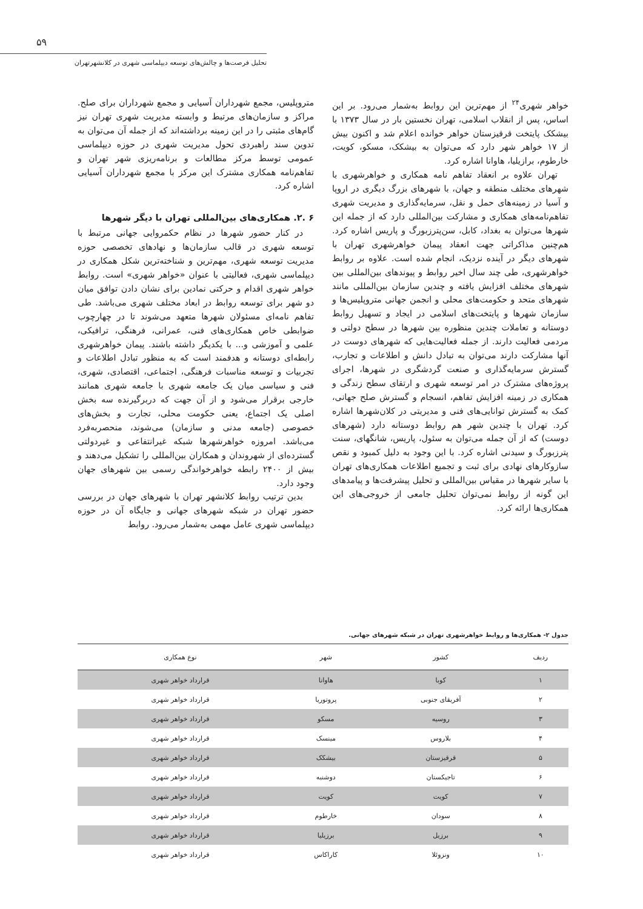۵۹
تحلیل فرصت‌ها و چالش‌های توسعه دیپلماسی شهری در کلانشهرتهران
متروپلیس، مجمع شهرداران آسیایی و مجمع شهرداران برای صلح. مراکز و سازمان‌های مرتبط و وابسته مدیریت شهری تهران نیز گام‌های مثبتی را در این زمینه برداشته‌اند که از جمله آن می‌توان به تدوین سند راهبردی تحول مدیریت شهری در حوزه دیپلماسی عمومی توسط مرکز مطالعات و برنامه‌ریزی شهر تهران و تفاهم‌نامه همکاری مشترک این مرکز با مجمع شهرداران آسیایی اشاره کرد.
۶ .۲. همکاری‌های بین‌المللی تهران با دیگر شهرها
در کنار حضور شهرها در نظام حکمروایی جهانی مرتبط با توسعه شهری در قالب سازمان‌ها و نهادهای تخصصی حوزه مدیریت توسعه شهری، مهم‌ترین و شناخته‌ترین شکل همکاری در دیپلماسی شهری، فعالیتی با عنوان «خواهر شهری» است. روابط خواهر شهری اقدام و حرکتی نمادین برای نشان دادن توافق میان دو شهر برای توسعه روابط در ابعاد مختلف شهری می‌باشد. طی تفاهم نامه‌ای مسئولان شهرها متعهد می‌شوند تا در چهارچوب ضوابطی خاص همکاری‌های فنی، عمرانی، فرهنگی، ترافیکی، علمی و آموزشی و... با یکدیگر داشته باشند. پیمان خواهرشهری رابطه‌ای دوستانه و هدفمند است که به منظور تبادل اطلاعات و تجربیات و توسعه مناسبات فرهنگی، اجتماعی، اقتصادی، شهری، فنی و سیاسی میان یک جامعه شهری با جامعه شهری همانند خارجی برقرار می‌شود و از آن جهت که دربرگیرنده سه بخش اصلی یک اجتماع، یعنی حکومت محلی، تجارت و بخش‌های خصوصی (جامعه مدنی و سازمان) می‌شوند، منحصربه‌فرد می‌باشد. امروزه خواهرشهرها شبکه غیرانتفاعی و غیردولتی گسترده‌ای از شهروندان و همکاران بین‌المللی را تشکیل می‌دهند و بیش از ۲۴۰۰ رابطه خواهرخواندگی رسمی بین شهرهای جهان وجود دارد.
بدین ترتیب روابط کلانشهر تهران با شهرهای جهان در بررسی حضور تهران در شبکه شهرهای جهانی و جایگاه آن در حوزه دیپلماسی شهری عامل مهمی به‌شمار می‌رود. روابط
خواهر شهری<sup>۲۴</sup> از مهم‌ترین این روابط به‌شمار می‌رود. بر این اساس، پس از انقلاب اسلامی، تهران نخستین بار در سال ۱۳۷۳ با بیشکک پایتخت قرقیزستان خواهر خوانده اعلام شد و اکنون بیش از ۱۷ خواهر شهر دارد که می‌توان به بیشکک، مسکو، کویت، خارطوم، برازیلیا، هاوانا اشاره کرد.
تهران علاوه بر انعقاد تفاهم نامه همکاری و خواهرشهری با شهرهای مختلف منطقه و جهان، با شهرهای بزرگ دیگری در اروپا و آسیا در زمینه‌های حمل و نقل، سرمایه‌گذاری و مدیریت شهری تفاهم‌نامه‌های همکاری و مشارکت بین‌المللی دارد که از جمله این شهرها می‌توان به بغداد، کابل، سن‌پترزبورگ و پاریس اشاره کرد. هم‌چنین مذاکراتی جهت انعقاد پیمان خواهرشهری تهران با شهرهای دیگر در آینده نزدیک، انجام شده است. علاوه بر روابط خواهرشهری، طی چند سال اخیر روابط و پیوندهای بین‌المللی بین شهرهای مختلف افزایش یافته و چندین سازمان بین‌المللی مانند شهرهای متحد و حکومت‌های محلی و انجمن جهانی متروپلیس‌ها و سازمان شهرها و پایتخت‌های اسلامی در ایجاد و تسهیل روابط دوستانه و تعاملات چندین منظوره بین شهرها در سطح دولتی و مردمی فعالیت دارند. از جمله فعالیت‌هایی که شهرهای دوست در آنها مشارکت دارند می‌توان به تبادل دانش و اطلاعات و تجارب، گسترش سرمایه‌گذاری و صنعت گردشگری در شهرها، اجرای پروژه‌های مشترک در امر توسعه شهری و ارتقای سطح زندگی و همکاری در زمینه افزایش تفاهم، انسجام و گسترش صلح جهانی، کمک به گسترش توانایی‌های فنی و مدیریتی در کلان‌شهرها اشاره کرد. تهران با چندین شهر هم روابط دوستانه دارد (شهرهای دوست) که از آن جمله می‌توان به سئول، پاریس، شانگهای، سنت پترزبورگ و سیدنی اشاره کرد. با این وجود به دلیل کمبود و نقص سازوکارهای نهادی برای ثبت و تجمیع اطلاعات همکاری‌های تهران با سایر شهرها در مقیاس بین‌المللی و تحلیل پیشرفت‌ها و پیامدهای این گونه از روابط نمی‌توان تحلیل جامعی از خروجی‌های این همکاری‌ها ارائه کرد.
جدول ۲- همکاری‌ها و روابط خواهرشهری تهران در شبکه شهرهای جهانی.
| ردیف | کشور | شهر | نوع همکاری |
| --- | --- | --- | --- |
| ۱ | کوبا | هاوانا | قرارداد خواهر شهری |
| ۲ | آفریقای جنوبی | پروتوریا | قرارداد خواهر شهری |
| ۳ | روسیه | مسکو | قرارداد خواهر شهری |
| ۴ | بلاروس | مینسک | قرارداد خواهر شهری |
| ۵ | قرقیزستان | بیشکک | قرارداد خواهر شهری |
| ۶ | تاجیکستان | دوشنبه | قرارداد خواهر شهری |
| ۷ | کویت | کویت | قرارداد خواهر شهری |
| ۸ | سودان | خارطوم | قرارداد خواهر شهری |
| ۹ | برزیل | برزیلیا | قرارداد خواهر شهری |
| ۱۰ | ونزوئلا | کاراکاس | قرارداد خواهر شهری |